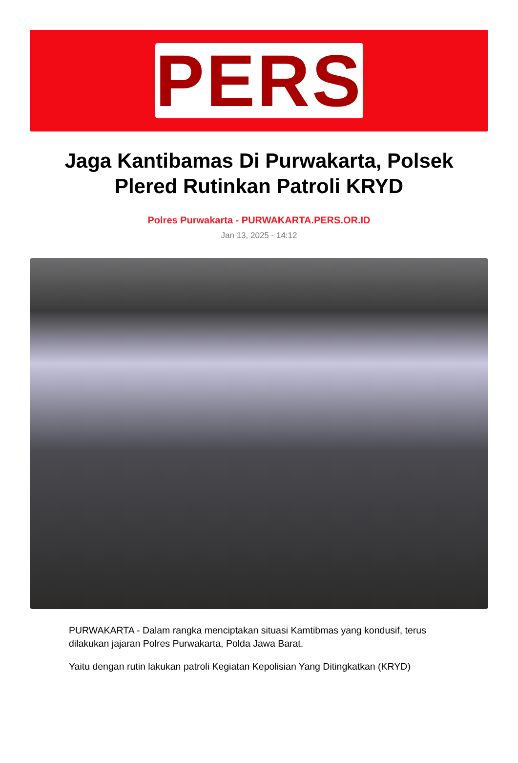PERS
Jaga Kantibamas Di Purwakarta, Polsek Plered Rutinkan Patroli KRYD
Polres Purwakarta - PURWAKARTA.PERS.OR.ID
Jan 13, 2025 - 14:12
PURWAKARTA - Dalam rangka menciptakan situasi Kamtibmas yang kondusif, terus dilakukan jajaran Polres Purwakarta, Polda Jawa Barat.
Yaitu dengan rutin lakukan patroli Kegiatan Kepolisian Yang Ditingkatkan (KRYD)